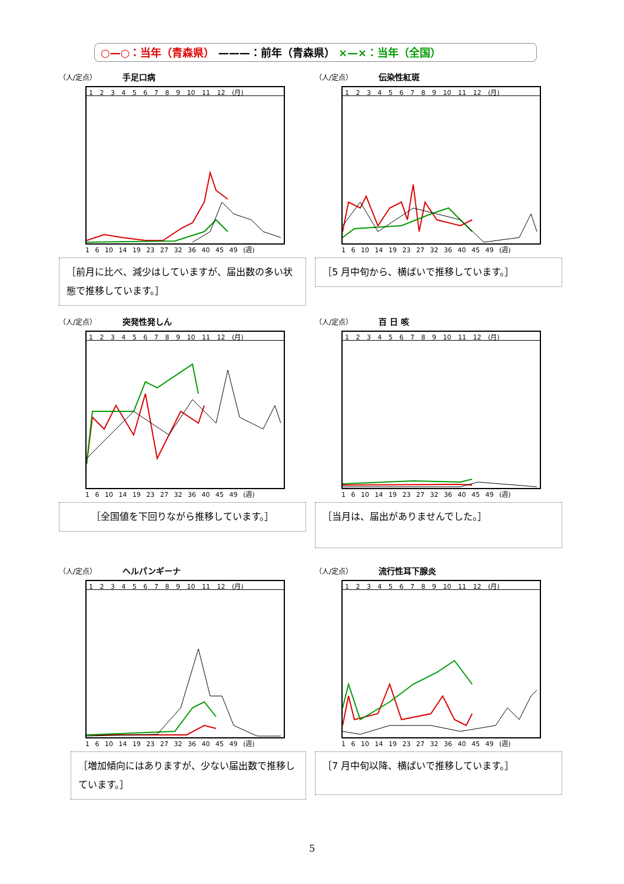○—○：当年（青森県） ———：前年（青森県） ×—×：当年（全国）
（人/定点） 手足口病
1 2 3 4 5 6 7 8 9 10 11 12 (月)
1 6 10 14 19 23 27 32 36 40 45 49 (週)
［前月に比べ、減少はしていますが、届出数の多い状態で推移しています。］
（人/定点） 伝染性紅斑
1 2 3 4 5 6 7 8 9 10 11 12 (月)
1 6 10 14 19 23 27 32 36 40 45 49 (週)
［5 月中旬から、横ばいで推移しています。］
（人/定点） 突発性発しん
1 2 3 4 5 6 7 8 9 10 11 12 (月)
1 6 10 14 19 23 27 32 36 40 45 49 (週)
［全国値を下回りながら推移しています。］
（人/定点） 百 日 咳
1 2 3 4 5 6 7 8 9 10 11 12 (月)
1 6 10 14 19 23 27 32 36 40 45 49 (週)
［当月は、届出がありませんでした。］
（人/定点） ヘルパンギーナ
1 2 3 4 5 6 7 8 9 10 11 12 (月)
1 6 10 14 19 23 27 32 36 40 45 49 (週)
［増加傾向にはありますが、少ない届出数で推移しています。］
（人/定点） 流行性耳下腺炎
1 2 3 4 5 6 7 8 9 10 11 12 (月)
1 6 10 14 19 23 27 32 36 40 45 49 (週)
［7 月中旬以降、横ばいで推移しています。］
5